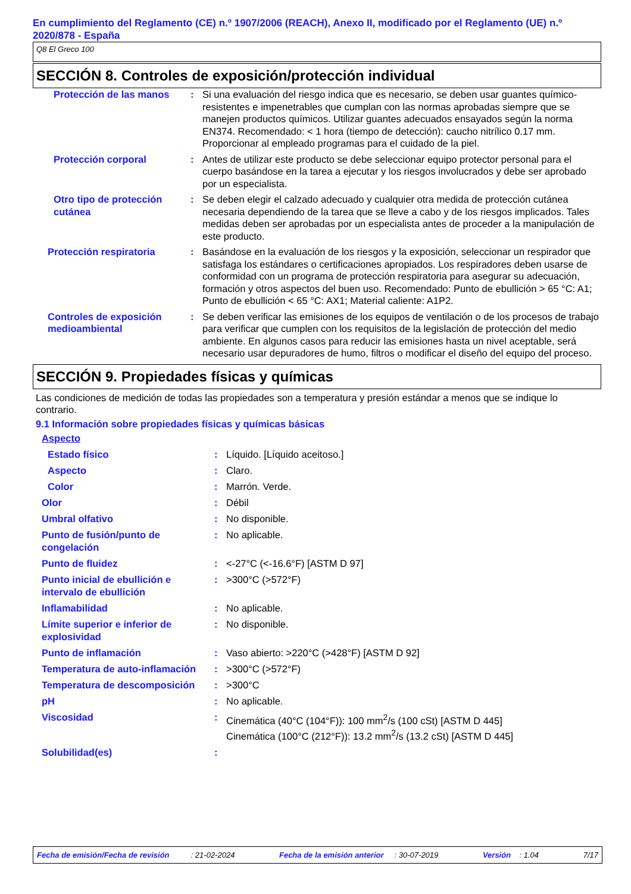En cumplimiento del Reglamento (CE) n.º 1907/2006 (REACH), Anexo II, modificado por el Reglamento (UE) n.º 2020/878 - España
Q8 El Greco 100
SECCIÓN 8. Controles de exposición/protección individual
| Protección de las manos | : | Si una evaluación del riesgo indica que es necesario, se deben usar guantes químico-resistentes e impenetrables que cumplan con las normas aprobadas siempre que se manejen productos químicos. Utilizar guantes adecuados ensayados según la norma EN374. Recomendado: < 1 hora (tiempo de detección): caucho nitrílico 0.17 mm. Proporcionar al empleado programas para el cuidado de la piel. |
| Protección corporal | : | Antes de utilizar este producto se debe seleccionar equipo protector personal para el cuerpo basándose en la tarea a ejecutar y los riesgos involucrados y debe ser aprobado por un especialista. |
| Otro tipo de protección cutánea | : | Se deben elegir el calzado adecuado y cualquier otra medida de protección cutánea necesaria dependiendo de la tarea que se lleve a cabo y de los riesgos implicados. Tales medidas deben ser aprobadas por un especialista antes de proceder a la manipulación de este producto. |
| Protección respiratoria | : | Basándose en la evaluación de los riesgos y la exposición, seleccionar un respirador que satisfaga los estándares o certificaciones apropiados. Los respiradores deben usarse de conformidad con un programa de protección respiratoria para asegurar su adecuación, formación y otros aspectos del buen uso. Recomendado: Punto de ebullición > 65 °C: A1; Punto de ebullición < 65 °C: AX1; Material caliente: A1P2. |
| Controles de exposición medioambiental | : | Se deben verificar las emisiones de los equipos de ventilación o de los procesos de trabajo para verificar que cumplen con los requisitos de la legislación de protección del medio ambiente. En algunos casos para reducir las emisiones hasta un nivel aceptable, será necesario usar depuradores de humo, filtros o modificar el diseño del equipo del proceso. |
SECCIÓN 9. Propiedades físicas y químicas
Las condiciones de medición de todas las propiedades son a temperatura y presión estándar a menos que se indique lo contrario.
9.1 Información sobre propiedades físicas y químicas básicas
| Aspecto | | |
| Estado físico | : | Líquido. [Líquido aceitoso.] |
| Aspecto | : | Claro. |
| Color | : | Marrón. Verde. |
| Olor | : | Débil |
| Umbral olfativo | : | No disponible. |
| Punto de fusión/punto de congelación | : | No aplicable. |
| Punto de fluidez | : | <-27°C (<-16.6°F) [ASTM D 97] |
| Punto inicial de ebullición e intervalo de ebullición | : | >300°C (>572°F) |
| Inflamabilidad | : | No aplicable. |
| Límite superior e inferior de explosividad | : | No disponible. |
| Punto de inflamación | : | Vaso abierto: >220°C (>428°F) [ASTM D 92] |
| Temperatura de auto-inflamación | : | >300°C (>572°F) |
| Temperatura de descomposición | : | >300°C |
| pH | : | No aplicable. |
| Viscosidad | : | Cinemática (40°C (104°F)): 100 mm<sup>2</sup>/s (100 cSt) [ASTM D 445] Cinemática (100°C (212°F)): 13.2 mm<sup>2</sup>/s (13.2 cSt) [ASTM D 445] |
| Solubilidad(es) | : | |
Fecha de emisión/Fecha de revisión : 21-02-2024 Fecha de la emisión anterior : 30-07-2019 Versión : 1.04 7/17